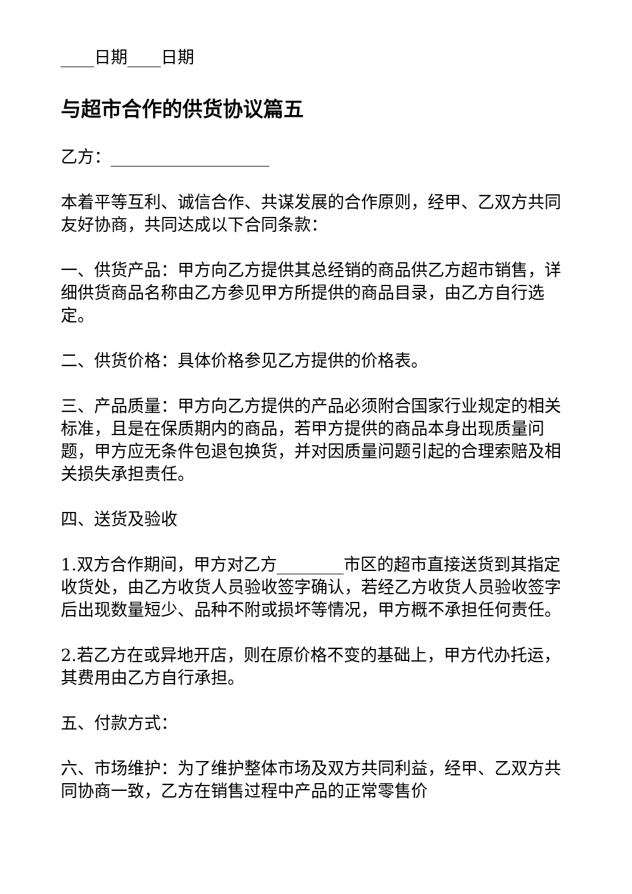____日期____日期
与超市合作的供货协议篇五
乙方：___________________
本着平等互利、诚信合作、共谋发展的合作原则，经甲、乙双方共同友好协商，共同达成以下合同条款：
一、供货产品：甲方向乙方提供其总经销的商品供乙方超市销售，详细供货商品名称由乙方参见甲方所提供的商品目录，由乙方自行选定。
二、供货价格：具体价格参见乙方提供的价格表。
三、产品质量：甲方向乙方提供的产品必须附合国家行业规定的相关标准，且是在保质期内的商品，若甲方提供的商品本身出现质量问题，甲方应无条件包退包换货，并对因质量问题引起的合理索赔及相关损失承担责任。
四、送货及验收
1.双方合作期间，甲方对乙方________市区的超市直接送货到其指定收货处，由乙方收货人员验收签字确认，若经乙方收货人员验收签字后出现数量短少、品种不附或损坏等情况，甲方概不承担任何责任。
2.若乙方在或异地开店，则在原价格不变的基础上，甲方代办托运，其费用由乙方自行承担。
五、付款方式：
六、市场维护：为了维护整体市场及双方共同利益，经甲、乙双方共同协商一致，乙方在销售过程中产品的正常零售价